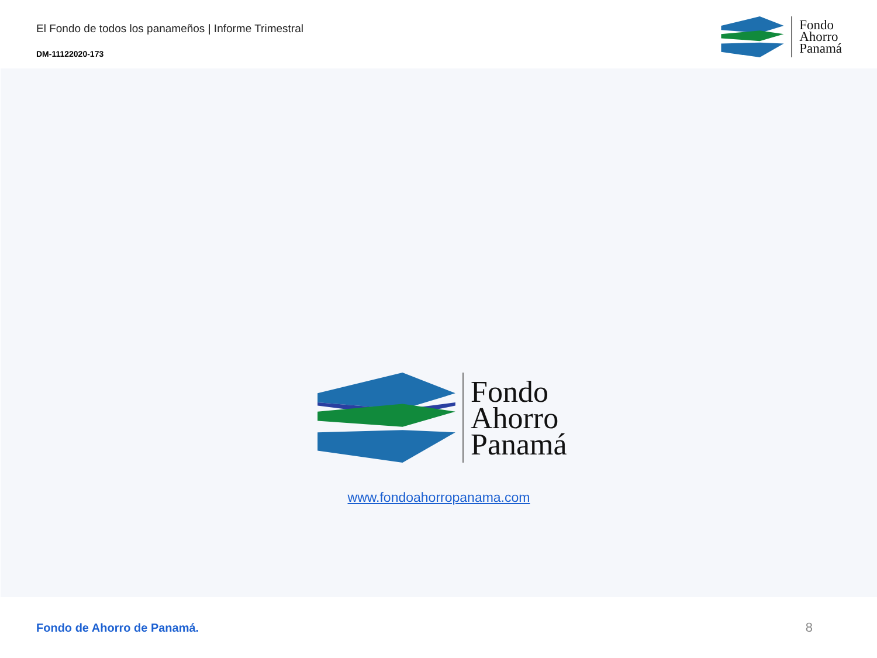El Fondo de todos los panameños | Informe Trimestral
DM-11122020-173
Fondo
Ahorro
Panamá
Fondo
Ahorro
Panamá
www.fondoahorropanama.com
Fondo de Ahorro de Panamá. 8